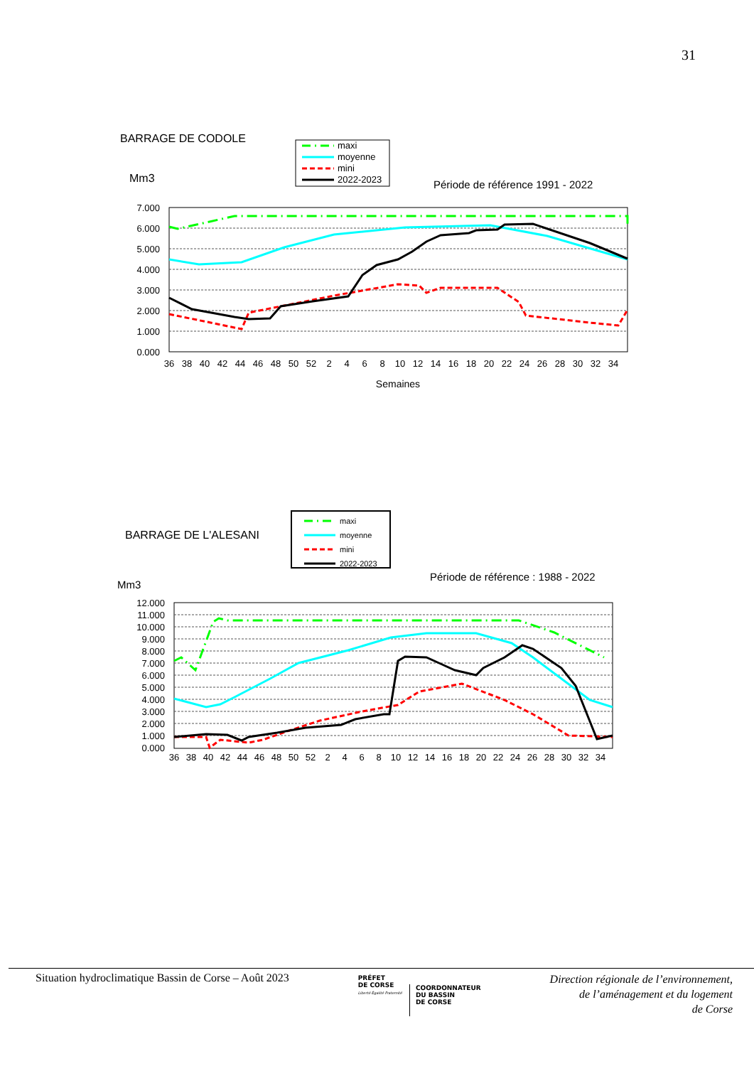31
BARRAGE DE CODOLE
maxi
moyenne
mini
2022-2023
Mm3
Période de référence 1991 - 2022
7.000
6.000
5.000
4.000
3.000
2.000
1.000
0.000
36
38
40
42
44
46
48
50
52
2
4
6
8
10
12
14
16
18
20
22
24
26
28
30
32
34
Semaines
BARRAGE DE L'ALESANI
maxi
moyenne
mini
2022-2023
Période de référence : 1988 - 2022
Mm3
12.000
11.000
10.000
9.000
8.000
7.000
6.000
5.000
4.000
3.000
2.000
1.000
0.000
36
38
40
42
44
46
48
50
52
2
4
6
8
10
12
14
16
18
20
22
24
26
28
30
32
34
Situation hydroclimatique Bassin de Corse – Août 2023
PRÉFET
DE CORSE
Liberté Égalité Fraternité
COORDONNATEUR
DU BASSIN
DE CORSE
Direction régionale de l’environnement,
de l’aménagement et du logement
de Corse